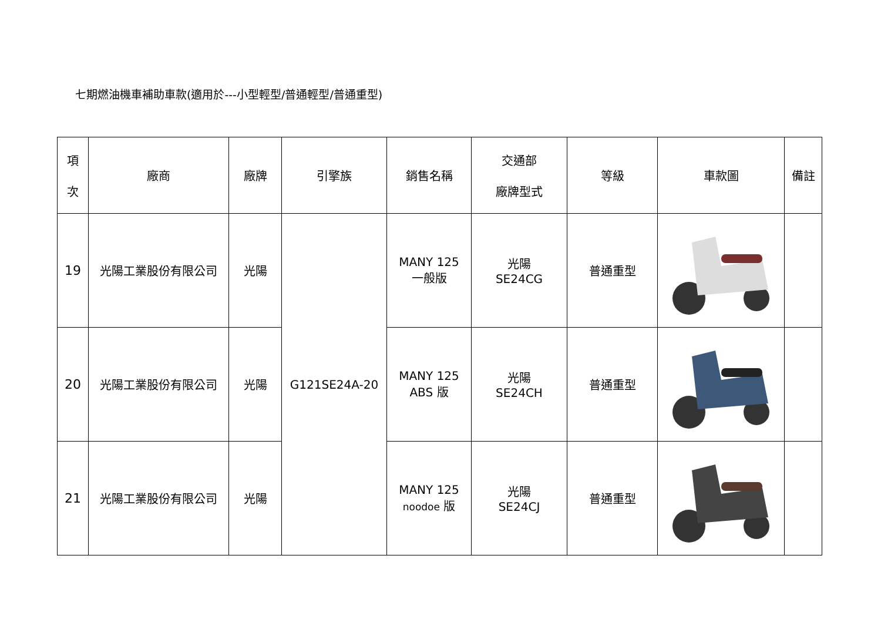七期燃油機車補助車款(適用於---小型輕型/普通輕型/普通重型)
| 項 次 | 廠商 | 廠牌 | 引擎族 | 銷售名稱 | 交通部 廠牌型式 | 等級 | 車款圖 | 備註 |
| --- | --- | --- | --- | --- | --- | --- | --- | --- |
| 19 | 光陽工業股份有限公司 | 光陽 | G121SE24A-20 | MANY 125 一般版 | 光陽 SE24CG | 普通重型 | | |
| 20 | 光陽工業股份有限公司 | 光陽 | | MANY 125 ABS 版 | 光陽 SE24CH | 普通重型 | | |
| 21 | 光陽工業股份有限公司 | 光陽 | | MANY 125 noodoe 版 | 光陽 SE24CJ | 普通重型 | | |